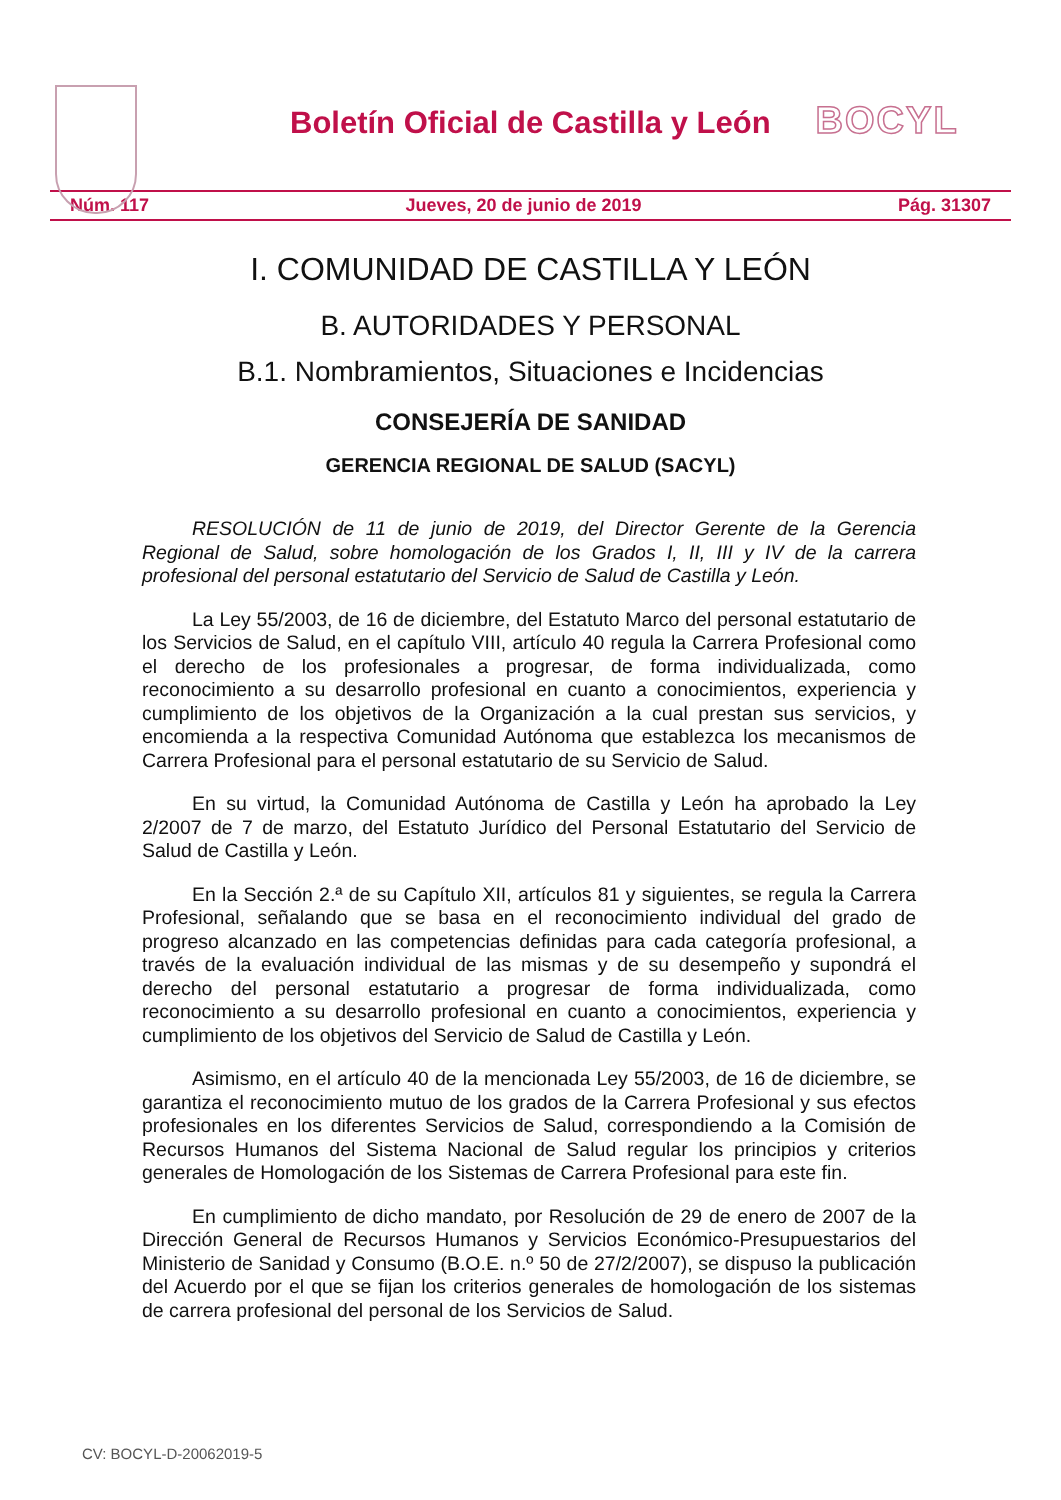Boletín Oficial de Castilla y León
BOCYL
Núm. 117 Jueves, 20 de junio de 2019 Pág. 31307
I. COMUNIDAD DE CASTILLA Y LEÓN
B. AUTORIDADES Y PERSONAL
B.1. Nombramientos, Situaciones e Incidencias
CONSEJERÍA DE SANIDAD
GERENCIA REGIONAL DE SALUD (SACYL)
RESOLUCIÓN de 11 de junio de 2019, del Director Gerente de la Gerencia Regional de Salud, sobre homologación de los Grados I, II, III y IV de la carrera profesional del personal estatutario del Servicio de Salud de Castilla y León.
La Ley 55/2003, de 16 de diciembre, del Estatuto Marco del personal estatutario de los Servicios de Salud, en el capítulo VIII, artículo 40 regula la Carrera Profesional como el derecho de los profesionales a progresar, de forma individualizada, como reconocimiento a su desarrollo profesional en cuanto a conocimientos, experiencia y cumplimiento de los objetivos de la Organización a la cual prestan sus servicios, y encomienda a la respectiva Comunidad Autónoma que establezca los mecanismos de Carrera Profesional para el personal estatutario de su Servicio de Salud.
En su virtud, la Comunidad Autónoma de Castilla y León ha aprobado la Ley 2/2007 de 7 de marzo, del Estatuto Jurídico del Personal Estatutario del Servicio de Salud de Castilla y León.
En la Sección 2.ª de su Capítulo XII, artículos 81 y siguientes, se regula la Carrera Profesional, señalando que se basa en el reconocimiento individual del grado de progreso alcanzado en las competencias definidas para cada categoría profesional, a través de la evaluación individual de las mismas y de su desempeño y supondrá el derecho del personal estatutario a progresar de forma individualizada, como reconocimiento a su desarrollo profesional en cuanto a conocimientos, experiencia y cumplimiento de los objetivos del Servicio de Salud de Castilla y León.
Asimismo, en el artículo 40 de la mencionada Ley 55/2003, de 16 de diciembre, se garantiza el reconocimiento mutuo de los grados de la Carrera Profesional y sus efectos profesionales en los diferentes Servicios de Salud, correspondiendo a la Comisión de Recursos Humanos del Sistema Nacional de Salud regular los principios y criterios generales de Homologación de los Sistemas de Carrera Profesional para este fin.
En cumplimiento de dicho mandato, por Resolución de 29 de enero de 2007 de la Dirección General de Recursos Humanos y Servicios Económico-Presupuestarios del Ministerio de Sanidad y Consumo (B.O.E. n.º 50 de 27/2/2007), se dispuso la publicación del Acuerdo por el que se fijan los criterios generales de homologación de los sistemas de carrera profesional del personal de los Servicios de Salud.
CV: BOCYL-D-20062019-5